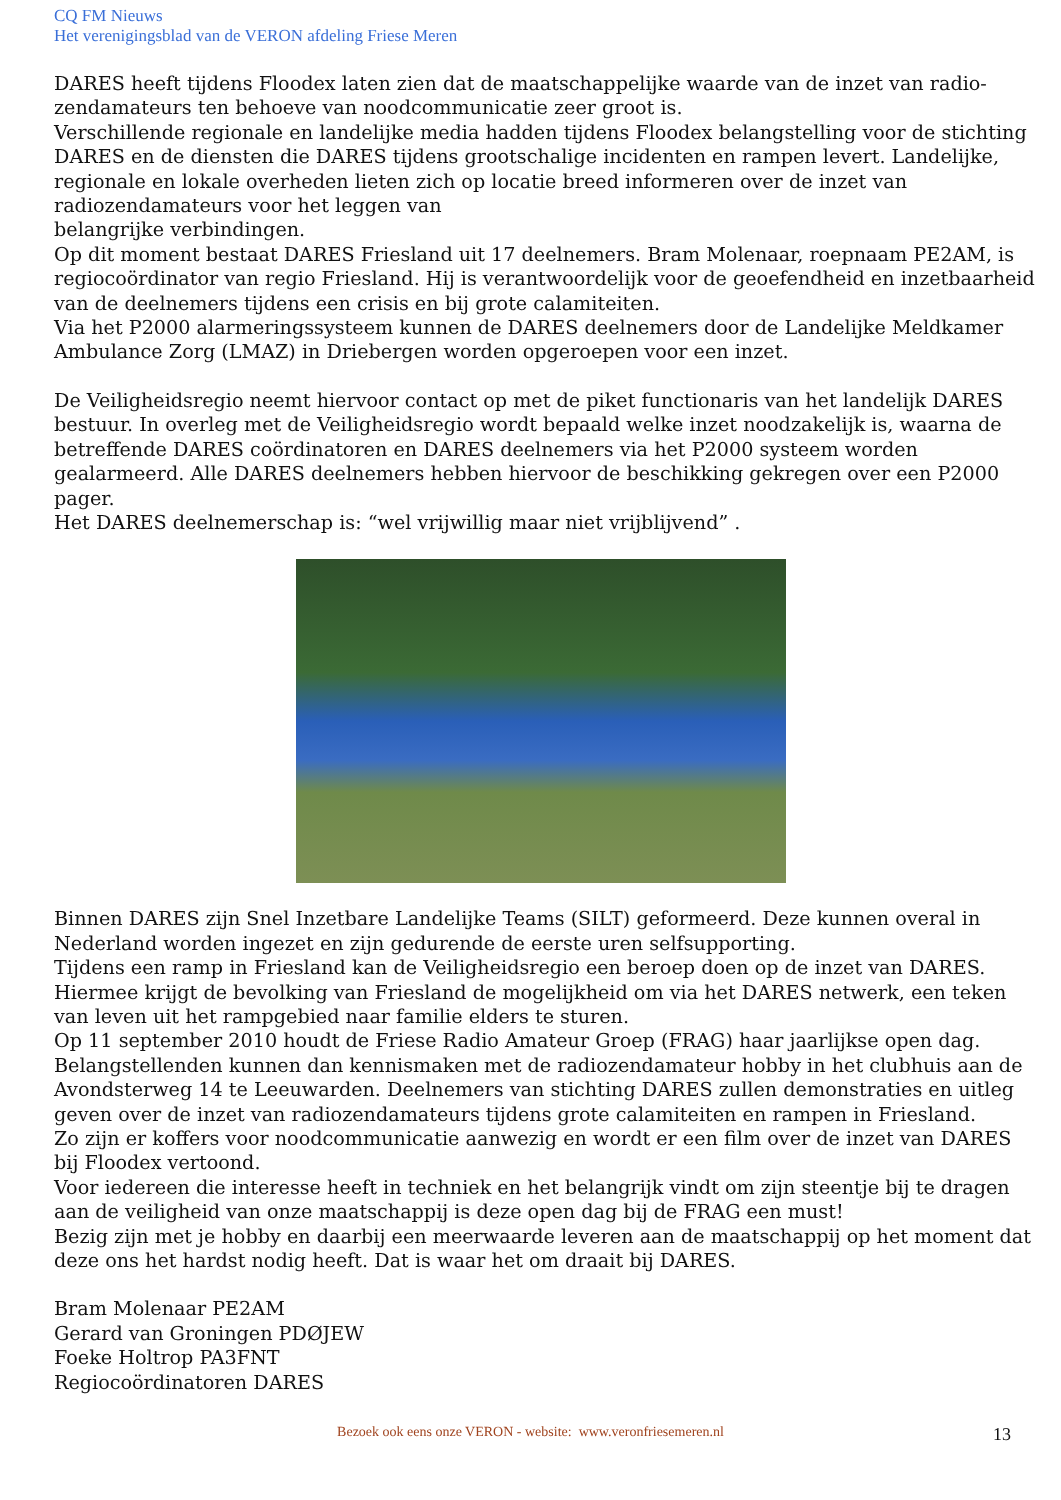CQ FM Nieuws
Het verenigingsblad van de VERON afdeling Friese Meren
DARES heeft tijdens Floodex laten zien dat de maatschappelijke waarde van de inzet van radio-zendamateurs ten behoeve van noodcommunicatie zeer groot is.
Verschillende regionale en landelijke media hadden tijdens Floodex belangstelling voor de stichting DARES en de diensten die DARES tijdens grootschalige incidenten en rampen levert. Landelijke, regionale en lokale overheden lieten zich op locatie breed informeren over de inzet van radiozendamateurs voor het leggen van
belangrijke verbindingen.
Op dit moment bestaat DARES Friesland uit 17 deelnemers. Bram Molenaar, roepnaam PE2AM, is regiocoördinator van regio Friesland. Hij is verantwoordelijk voor de geoefendheid en inzetbaarheid van de deelnemers tijdens een crisis en bij grote calamiteiten.
Via het P2000 alarmeringssysteem kunnen de DARES deelnemers door de Landelijke Meldkamer Ambulance Zorg (LMAZ) in Driebergen worden opgeroepen voor een inzet.
De Veiligheidsregio neemt hiervoor contact op met de piket functionaris van het landelijk DARES bestuur. In overleg met de Veiligheidsregio wordt bepaald welke inzet noodzakelijk is, waarna de betreffende DARES coördinatoren en DARES deelnemers via het P2000 systeem worden gealarmeerd. Alle DARES deelnemers hebben hiervoor de beschikking gekregen over een P2000 pager.
Het DARES deelnemerschap is: “wel vrijwillig maar niet vrijblijvend” .
Binnen DARES zijn Snel Inzetbare Landelijke Teams (SILT) geformeerd. Deze kunnen overal in Nederland worden ingezet en zijn gedurende de eerste uren selfsupporting.
Tijdens een ramp in Friesland kan de Veiligheidsregio een beroep doen op de inzet van DARES. Hiermee krijgt de bevolking van Friesland de mogelijkheid om via het DARES netwerk, een teken van leven uit het rampgebied naar familie elders te sturen.
Op 11 september 2010 houdt de Friese Radio Amateur Groep (FRAG) haar jaarlijkse open dag. Belangstellenden kunnen dan kennismaken met de radiozendamateur hobby in het clubhuis aan de Avondsterweg 14 te Leeuwarden. Deelnemers van stichting DARES zullen demonstraties en uitleg geven over de inzet van radiozendamateurs tijdens grote calamiteiten en rampen in Friesland.
Zo zijn er koffers voor noodcommunicatie aanwezig en wordt er een film over de inzet van DARES bij Floodex vertoond.
Voor iedereen die interesse heeft in techniek en het belangrijk vindt om zijn steentje bij te dragen aan de veiligheid van onze maatschappij is deze open dag bij de FRAG een must!
Bezig zijn met je hobby en daarbij een meerwaarde leveren aan de maatschappij op het moment dat deze ons het hardst nodig heeft. Dat is waar het om draait bij DARES.
Bram Molenaar PE2AM
Gerard van Groningen PDØJEW
Foeke Holtrop PA3FNT
Regiocoördinatoren DARES
Bezoek ook eens onze VERON - website: www.veronfriesemeren.nl
13